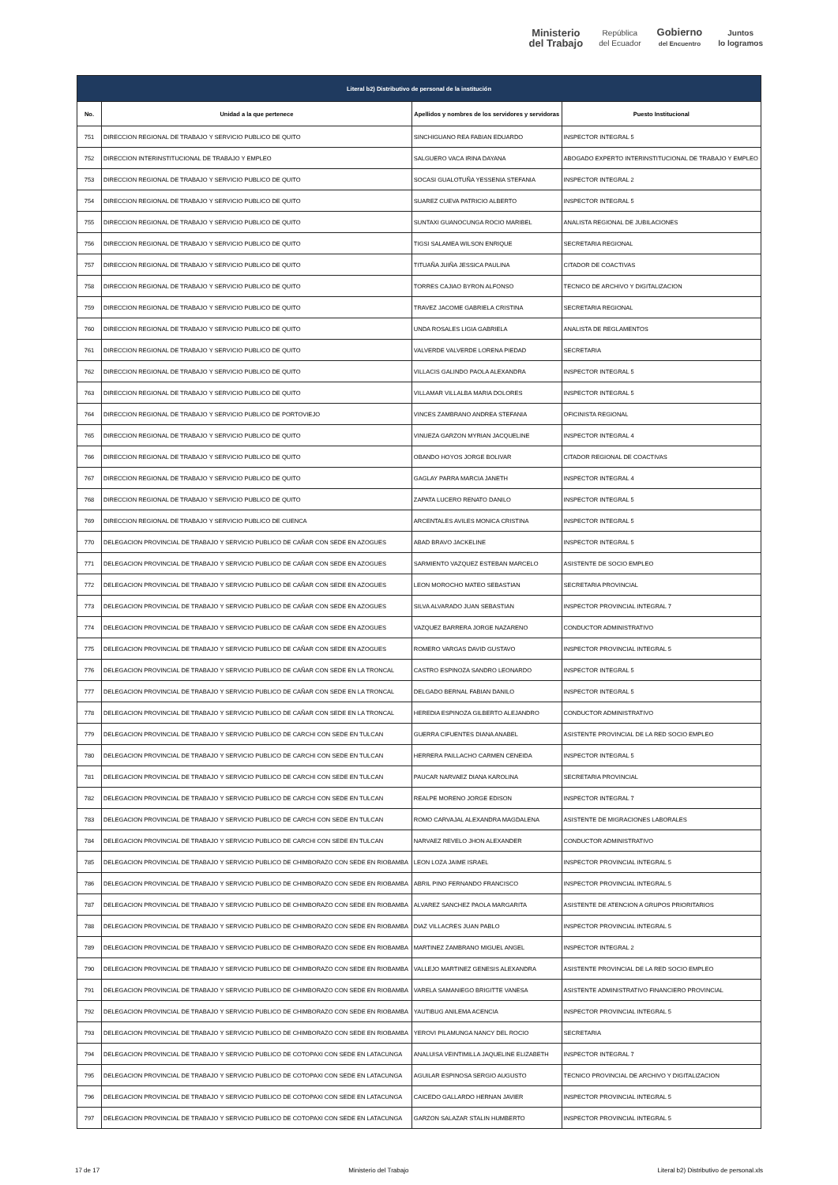Ministerio
del Trabajo
República
del Ecuador
Gobierno
del Encuentro
Juntos
lo logramos
| Literal b2) Distributivo de personal de la institución | | | |
| --- | --- | --- | --- |
| No. | Unidad a la que pertenece | Apellidos y nombres de los servidores y servidoras | Puesto Institucional |
| 751 | DIRECCION REGIONAL DE TRABAJO Y SERVICIO PUBLICO DE QUITO | SINCHIGUANO REA FABIAN EDUARDO | INSPECTOR INTEGRAL 5 |
| 752 | DIRECCION INTERINSTITUCIONAL DE TRABAJO Y EMPLEO | SALGUERO VACA IRINA DAYANA | ABOGADO EXPERTO INTERINSTITUCIONAL DE TRABAJO Y EMPLEO |
| 753 | DIRECCION REGIONAL DE TRABAJO Y SERVICIO PUBLICO DE QUITO | SOCASI GUALOTUÑA YESSENIA STEFANIA | INSPECTOR INTEGRAL 2 |
| 754 | DIRECCION REGIONAL DE TRABAJO Y SERVICIO PUBLICO DE QUITO | SUAREZ CUEVA PATRICIO ALBERTO | INSPECTOR INTEGRAL 5 |
| 755 | DIRECCION REGIONAL DE TRABAJO Y SERVICIO PUBLICO DE QUITO | SUNTAXI GUANOCUNGA ROCIO MARIBEL | ANALISTA REGIONAL DE JUBILACIONES |
| 756 | DIRECCION REGIONAL DE TRABAJO Y SERVICIO PUBLICO DE QUITO | TIGSI SALAMEA WILSON ENRIQUE | SECRETARIA REGIONAL |
| 757 | DIRECCION REGIONAL DE TRABAJO Y SERVICIO PUBLICO DE QUITO | TITUAÑA JUIÑA JESSICA PAULINA | CITADOR DE COACTIVAS |
| 758 | DIRECCION REGIONAL DE TRABAJO Y SERVICIO PUBLICO DE QUITO | TORRES CAJIAO BYRON ALFONSO | TECNICO DE ARCHIVO Y DIGITALIZACION |
| 759 | DIRECCION REGIONAL DE TRABAJO Y SERVICIO PUBLICO DE QUITO | TRAVEZ JACOME GABRIELA CRISTINA | SECRETARIA REGIONAL |
| 760 | DIRECCION REGIONAL DE TRABAJO Y SERVICIO PUBLICO DE QUITO | UNDA ROSALES LIGIA GABRIELA | ANALISTA DE REGLAMENTOS |
| 761 | DIRECCION REGIONAL DE TRABAJO Y SERVICIO PUBLICO DE QUITO | VALVERDE VALVERDE LORENA PIEDAD | SECRETARIA |
| 762 | DIRECCION REGIONAL DE TRABAJO Y SERVICIO PUBLICO DE QUITO | VILLACIS GALINDO PAOLA ALEXANDRA | INSPECTOR INTEGRAL 5 |
| 763 | DIRECCION REGIONAL DE TRABAJO Y SERVICIO PUBLICO DE QUITO | VILLAMAR VILLALBA MARIA DOLORES | INSPECTOR INTEGRAL 5 |
| 764 | DIRECCION REGIONAL DE TRABAJO Y SERVICIO PUBLICO DE PORTOVIEJO | VINCES ZAMBRANO ANDREA STEFANIA | OFICINISTA REGIONAL |
| 765 | DIRECCION REGIONAL DE TRABAJO Y SERVICIO PUBLICO DE QUITO | VINUEZA GARZON MYRIAN JACQUELINE | INSPECTOR INTEGRAL 4 |
| 766 | DIRECCION REGIONAL DE TRABAJO Y SERVICIO PUBLICO DE QUITO | OBANDO HOYOS JORGE BOLIVAR | CITADOR REGIONAL DE COACTIVAS |
| 767 | DIRECCION REGIONAL DE TRABAJO Y SERVICIO PUBLICO DE QUITO | GAGLAY PARRA MARCIA JANETH | INSPECTOR INTEGRAL 4 |
| 768 | DIRECCION REGIONAL DE TRABAJO Y SERVICIO PUBLICO DE QUITO | ZAPATA LUCERO RENATO DANILO | INSPECTOR INTEGRAL 5 |
| 769 | DIRECCION REGIONAL DE TRABAJO Y SERVICIO PUBLICO DE CUENCA | ARCENTALES AVILES MONICA CRISTINA | INSPECTOR INTEGRAL 5 |
| 770 | DELEGACION PROVINCIAL DE TRABAJO Y SERVICIO PUBLICO DE CAÑAR CON SEDE EN AZOGUES | ABAD BRAVO JACKELINE | INSPECTOR INTEGRAL 5 |
| 771 | DELEGACION PROVINCIAL DE TRABAJO Y SERVICIO PUBLICO DE CAÑAR CON SEDE EN AZOGUES | SARMIENTO VAZQUEZ ESTEBAN MARCELO | ASISTENTE DE SOCIO EMPLEO |
| 772 | DELEGACION PROVINCIAL DE TRABAJO Y SERVICIO PUBLICO DE CAÑAR CON SEDE EN AZOGUES | LEON MOROCHO MATEO SEBASTIAN | SECRETARIA PROVINCIAL |
| 773 | DELEGACION PROVINCIAL DE TRABAJO Y SERVICIO PUBLICO DE CAÑAR CON SEDE EN AZOGUES | SILVA ALVARADO JUAN SEBASTIAN | INSPECTOR PROVINCIAL INTEGRAL 7 |
| 774 | DELEGACION PROVINCIAL DE TRABAJO Y SERVICIO PUBLICO DE CAÑAR CON SEDE EN AZOGUES | VAZQUEZ BARRERA JORGE NAZARENO | CONDUCTOR ADMINISTRATIVO |
| 775 | DELEGACION PROVINCIAL DE TRABAJO Y SERVICIO PUBLICO DE CAÑAR CON SEDE EN AZOGUES | ROMERO VARGAS DAVID GUSTAVO | INSPECTOR PROVINCIAL INTEGRAL 5 |
| 776 | DELEGACION PROVINCIAL DE TRABAJO Y SERVICIO PUBLICO DE CAÑAR CON SEDE EN LA TRONCAL | CASTRO ESPINOZA SANDRO LEONARDO | INSPECTOR INTEGRAL 5 |
| 777 | DELEGACION PROVINCIAL DE TRABAJO Y SERVICIO PUBLICO DE CAÑAR CON SEDE EN LA TRONCAL | DELGADO BERNAL FABIAN DANILO | INSPECTOR INTEGRAL 5 |
| 778 | DELEGACION PROVINCIAL DE TRABAJO Y SERVICIO PUBLICO DE CAÑAR CON SEDE EN LA TRONCAL | HEREDIA ESPINOZA GILBERTO ALEJANDRO | CONDUCTOR ADMINISTRATIVO |
| 779 | DELEGACION PROVINCIAL DE TRABAJO Y SERVICIO PUBLICO DE CARCHI CON SEDE EN TULCAN | GUERRA CIFUENTES DIANA ANABEL | ASISTENTE PROVINCIAL DE LA RED SOCIO EMPLEO |
| 780 | DELEGACION PROVINCIAL DE TRABAJO Y SERVICIO PUBLICO DE CARCHI CON SEDE EN TULCAN | HERRERA PAILLACHO CARMEN CENEIDA | INSPECTOR INTEGRAL 5 |
| 781 | DELEGACION PROVINCIAL DE TRABAJO Y SERVICIO PUBLICO DE CARCHI CON SEDE EN TULCAN | PAUCAR NARVAEZ DIANA KAROLINA | SECRETARIA PROVINCIAL |
| 782 | DELEGACION PROVINCIAL DE TRABAJO Y SERVICIO PUBLICO DE CARCHI CON SEDE EN TULCAN | REALPE MORENO JORGE EDISON | INSPECTOR INTEGRAL 7 |
| 783 | DELEGACION PROVINCIAL DE TRABAJO Y SERVICIO PUBLICO DE CARCHI CON SEDE EN TULCAN | ROMO CARVAJAL ALEXANDRA MAGDALENA | ASISTENTE DE MIGRACIONES LABORALES |
| 784 | DELEGACION PROVINCIAL DE TRABAJO Y SERVICIO PUBLICO DE CARCHI CON SEDE EN TULCAN | NARVAEZ REVELO JHON ALEXANDER | CONDUCTOR ADMINISTRATIVO |
| 785 | DELEGACION PROVINCIAL DE TRABAJO Y SERVICIO PUBLICO DE CHIMBORAZO CON SEDE EN RIOBAMBA | LEON LOZA JAIME ISRAEL | INSPECTOR PROVINCIAL INTEGRAL 5 |
| 786 | DELEGACION PROVINCIAL DE TRABAJO Y SERVICIO PUBLICO DE CHIMBORAZO CON SEDE EN RIOBAMBA | ABRIL PINO FERNANDO FRANCISCO | INSPECTOR PROVINCIAL INTEGRAL 5 |
| 787 | DELEGACION PROVINCIAL DE TRABAJO Y SERVICIO PUBLICO DE CHIMBORAZO CON SEDE EN RIOBAMBA | ALVAREZ SANCHEZ PAOLA MARGARITA | ASISTENTE DE ATENCION A GRUPOS PRIORITARIOS |
| 788 | DELEGACION PROVINCIAL DE TRABAJO Y SERVICIO PUBLICO DE CHIMBORAZO CON SEDE EN RIOBAMBA | DIAZ VILLACRES JUAN PABLO | INSPECTOR PROVINCIAL INTEGRAL 5 |
| 789 | DELEGACION PROVINCIAL DE TRABAJO Y SERVICIO PUBLICO DE CHIMBORAZO CON SEDE EN RIOBAMBA | MARTINEZ ZAMBRANO MIGUEL ANGEL | INSPECTOR INTEGRAL 2 |
| 790 | DELEGACION PROVINCIAL DE TRABAJO Y SERVICIO PUBLICO DE CHIMBORAZO CON SEDE EN RIOBAMBA | VALLEJO MARTINEZ GENESIS ALEXANDRA | ASISTENTE PROVINCIAL DE LA RED SOCIO EMPLEO |
| 791 | DELEGACION PROVINCIAL DE TRABAJO Y SERVICIO PUBLICO DE CHIMBORAZO CON SEDE EN RIOBAMBA | VARELA SAMANIEGO BRIGITTE VANESA | ASISTENTE ADMINISTRATIVO FINANCIERO PROVINCIAL |
| 792 | DELEGACION PROVINCIAL DE TRABAJO Y SERVICIO PUBLICO DE CHIMBORAZO CON SEDE EN RIOBAMBA | YAUTIBUG ANILEMA ACENCIA | INSPECTOR PROVINCIAL INTEGRAL 5 |
| 793 | DELEGACION PROVINCIAL DE TRABAJO Y SERVICIO PUBLICO DE CHIMBORAZO CON SEDE EN RIOBAMBA | YEROVI PILAMUNGA NANCY DEL ROCIO | SECRETARIA |
| 794 | DELEGACION PROVINCIAL DE TRABAJO Y SERVICIO PUBLICO DE COTOPAXI CON SEDE EN LATACUNGA | ANALUISA VEINTIMILLA JAQUELINE ELIZABETH | INSPECTOR INTEGRAL 7 |
| 795 | DELEGACION PROVINCIAL DE TRABAJO Y SERVICIO PUBLICO DE COTOPAXI CON SEDE EN LATACUNGA | AGUILAR ESPINOSA SERGIO AUGUSTO | TECNICO PROVINCIAL DE ARCHIVO Y DIGITALIZACION |
| 796 | DELEGACION PROVINCIAL DE TRABAJO Y SERVICIO PUBLICO DE COTOPAXI CON SEDE EN LATACUNGA | CAICEDO GALLARDO HERNAN JAVIER | INSPECTOR PROVINCIAL INTEGRAL 5 |
| 797 | DELEGACION PROVINCIAL DE TRABAJO Y SERVICIO PUBLICO DE COTOPAXI CON SEDE EN LATACUNGA | GARZON SALAZAR STALIN HUMBERTO | INSPECTOR PROVINCIAL INTEGRAL 5 |
17 de 17 Ministerio del Trabajo Literal b2) Distributivo de personal.xls